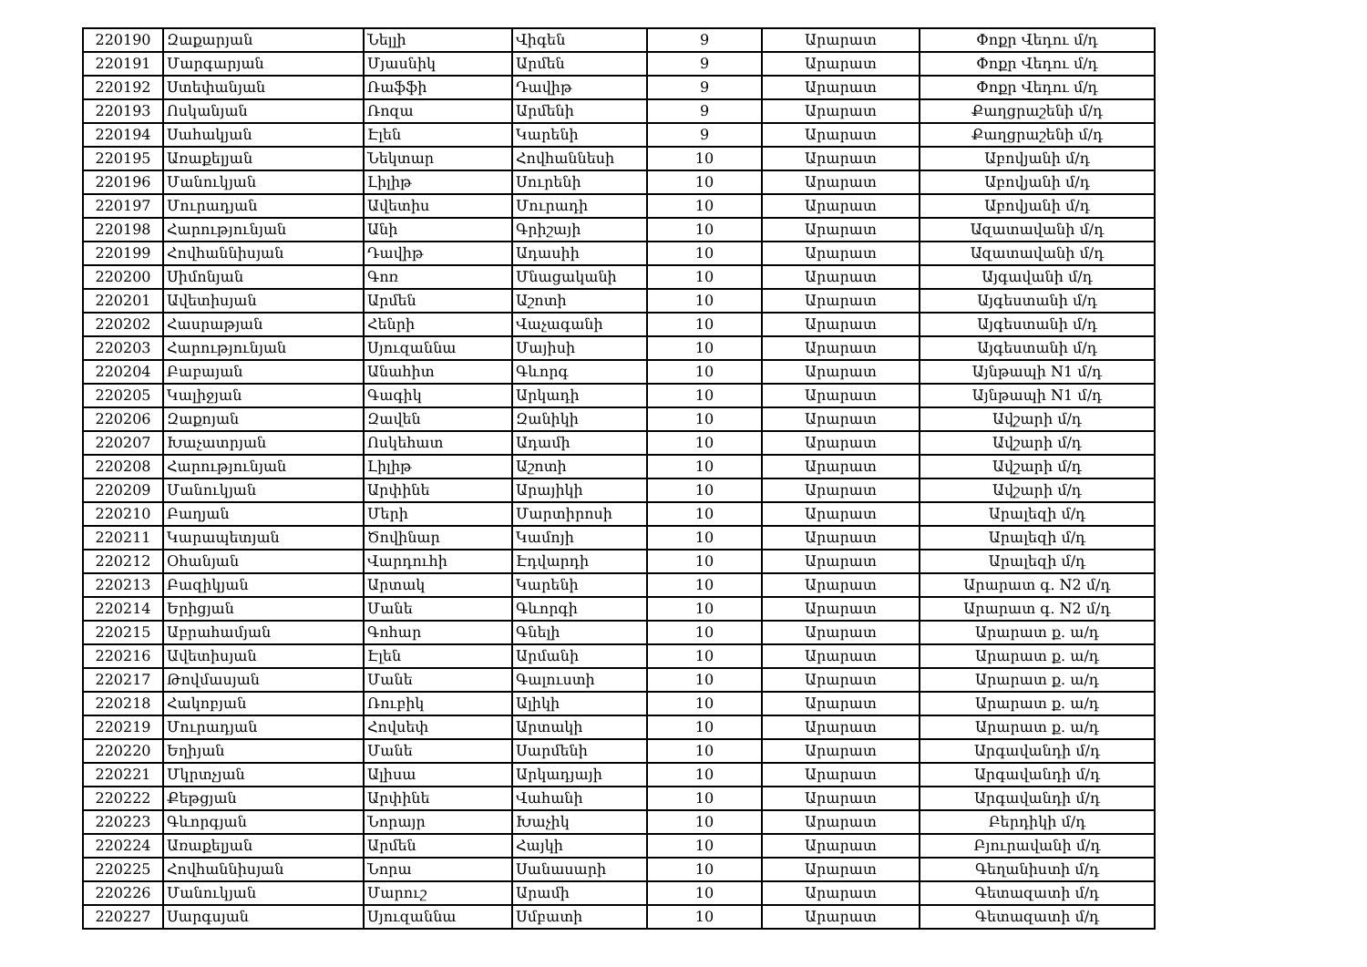| 220190 | Զաքարյան | Նելլի | Վիգեն | 9 | Արարատ | Փոքր Վեդու մ/դ |
| 220191 | Մարգարյան | Մյասնիկ | Արմեն | 9 | Արարատ | Փոքր Վեդու մ/դ |
| 220192 | Ստեփանյան | Ռաֆֆի | Դավիթ | 9 | Արարատ | Փոքր Վեդու մ/դ |
| 220193 | Ոսկանյան | Ռոզա | Արմենի | 9 | Արարատ | Քաղցրաշենի մ/դ |
| 220194 | Սահակյան | Էլեն | Կարենի | 9 | Արարատ | Քաղցրաշենի մ/դ |
| 220195 | Առաքելյան | Նեկտար | Հովհաննեսի | 10 | Արարատ | Աբովյանի մ/դ |
| 220196 | Մանուկյան | Լիլիթ | Սուրենի | 10 | Արարատ | Աբովյանի մ/դ |
| 220197 | Մուրադյան | Ավետիս | Մուրադի | 10 | Արարատ | Աբովյանի մ/դ |
| 220198 | Հարությունյան | Անի | Գրիշայի | 10 | Արարատ | Ազատավանի մ/դ |
| 220199 | Հովհաննիսյան | Դավիթ | Ադասիի | 10 | Արարատ | Ազատավանի մ/դ |
| 220200 | Սիմոնյան | Գոռ | Մնացականի | 10 | Արարատ | Այգավանի մ/դ |
| 220201 | Ավետիսյան | Արմեն | Աշոտի | 10 | Արարատ | Այգեստանի մ/դ |
| 220202 | Հասրաթյան | Հենրի | Վաչագանի | 10 | Արարատ | Այգեստանի մ/դ |
| 220203 | Հարությունյան | Սյուզաննա | Մայիսի | 10 | Արարատ | Այգեստանի մ/դ |
| 220204 | Բաբայան | Անահիտ | Գևորգ | 10 | Արարատ | Այնթապի N1 մ/դ |
| 220205 | Կալիջյան | Գագիկ | Արկադի | 10 | Արարատ | Այնթապի N1 մ/դ |
| 220206 | Զաքոյան | Զավեն | Զանիկի | 10 | Արարատ | Ավշարի մ/դ |
| 220207 | Խաչատրյան | Ոսկեհատ | Ադամի | 10 | Արարատ | Ավշարի մ/դ |
| 220208 | Հարությունյան | Լիլիթ | Աշոտի | 10 | Արարատ | Ավշարի մ/դ |
| 220209 | Մանուկյան | Արփինե | Արայիկի | 10 | Արարատ | Ավշարի մ/դ |
| 220210 | Բաղյան | Մերի | Մարտիրոսի | 10 | Արարատ | Արալեզի մ/դ |
| 220211 | Կարապետյան | Ծովինար | Կամոյի | 10 | Արարատ | Արալեզի մ/դ |
| 220212 | Օհանյան | Վարդուհի | Էդվարդի | 10 | Արարատ | Արալեզի մ/դ |
| 220213 | Բազիկյան | Արտակ | Կարենի | 10 | Արարատ | Արարատ գ. N2 մ/դ |
| 220214 | Երիցյան | Մանե | Գևորգի | 10 | Արարատ | Արարատ գ. N2 մ/դ |
| 220215 | Աբրահամյան | Գոհար | Գնելի | 10 | Արարատ | Արարատ ք. ա/դ |
| 220216 | Ավետիսյան | Էլեն | Արմանի | 10 | Արարատ | Արարատ ք. ա/դ |
| 220217 | Թովմասյան | Մանե | Գալուստի | 10 | Արարատ | Արարատ ք. ա/դ |
| 220218 | Հակոբյան | Ռուբիկ | Ալիկի | 10 | Արարատ | Արարատ ք. ա/դ |
| 220219 | Մուրադյան | Հովսեփ | Արտակի | 10 | Արարատ | Արարատ ք. ա/դ |
| 220220 | Եղիյան | Մանե | Սարմենի | 10 | Արարատ | Արգավանդի մ/դ |
| 220221 | Մկրտչյան | Ալիսա | Արկադյայի | 10 | Արարատ | Արգավանդի մ/դ |
| 220222 | Քեթցյան | Արփինե | Վահանի | 10 | Արարատ | Արգավանդի մ/դ |
| 220223 | Գևորգյան | Նորայր | Խաչիկ | 10 | Արարատ | Բերդիկի մ/դ |
| 220224 | Առաքելյան | Արմեն | Հայկի | 10 | Արարատ | Բյուրավանի մ/դ |
| 220225 | Հովհաննիսյան | Նորա | Սանասարի | 10 | Արարատ | Գեղանիստի մ/դ |
| 220226 | Մանուկյան | Մարուշ | Արամի | 10 | Արարատ | Գետազատի մ/դ |
| 220227 | Սարգսյան | Սյուզաննա | Սմբատի | 10 | Արարատ | Գետազատի մ/դ |